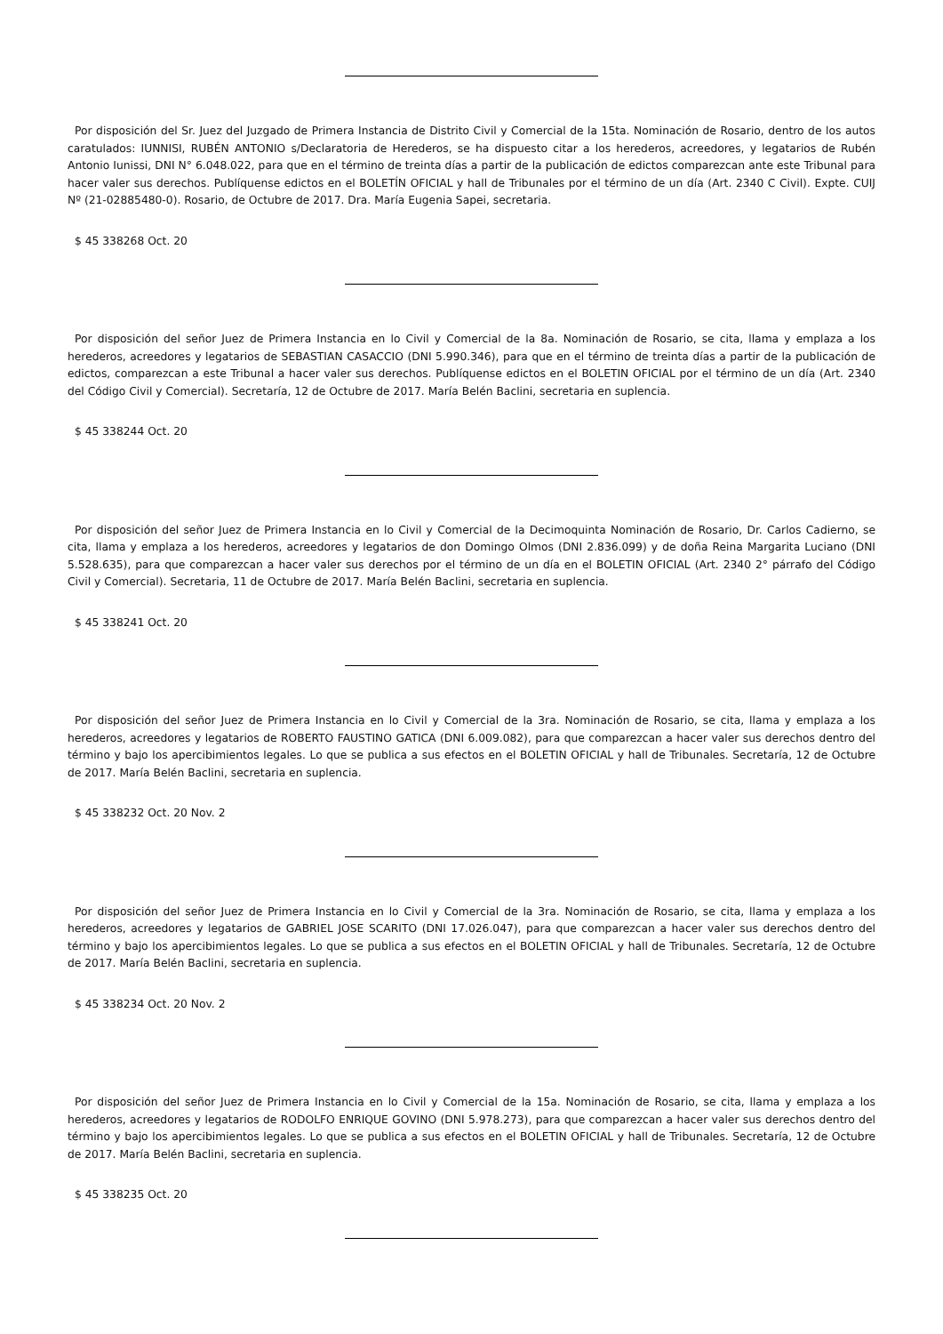Por disposición del Sr. Juez del Juzgado de Primera Instancia de Distrito Civil y Comercial de la 15ta. Nominación de Rosario, dentro de los autos caratulados: IUNNISI, RUBÉN ANTONIO s/Declaratoria de Herederos, se ha dispuesto citar a los herederos, acreedores, y legatarios de Rubén Antonio Iunissi, DNI N° 6.048.022, para que en el término de treinta días a partir de la publicación de edictos comparezcan ante este Tribunal para hacer valer sus derechos. Publíquense edictos en el BOLETÍN OFICIAL y hall de Tribunales por el término de un día (Art. 2340 C Civil). Expte. CUIJ Nº (21-02885480-0). Rosario, de Octubre de 2017. Dra. María Eugenia Sapei, secretaria.
$ 45 338268 Oct. 20
Por disposición del señor Juez de Primera Instancia en lo Civil y Comercial de la 8a. Nominación de Rosario, se cita, llama y emplaza a los herederos, acreedores y legatarios de SEBASTIAN CASACCIO (DNI 5.990.346), para que en el término de treinta días a partir de la publicación de edictos, comparezcan a este Tribunal a hacer valer sus derechos. Publíquense edictos en el BOLETIN OFICIAL por el término de un día (Art. 2340 del Código Civil y Comercial). Secretaría, 12 de Octubre de 2017. María Belén Baclini, secretaria en suplencia.
$ 45 338244 Oct. 20
Por disposición del señor Juez de Primera Instancia en lo Civil y Comercial de la Decimoquinta Nominación de Rosario, Dr. Carlos Cadierno, se cita, llama y emplaza a los herederos, acreedores y legatarios de don Domingo Olmos (DNI 2.836.099) y de doña Reina Margarita Luciano (DNI 5.528.635), para que comparezcan a hacer valer sus derechos por el término de un día en el BOLETIN OFICIAL (Art. 2340 2° párrafo del Código Civil y Comercial). Secretaria, 11 de Octubre de 2017. María Belén Baclini, secretaria en suplencia.
$ 45 338241 Oct. 20
Por disposición del señor Juez de Primera Instancia en lo Civil y Comercial de la 3ra. Nominación de Rosario, se cita, llama y emplaza a los herederos, acreedores y legatarios de ROBERTO FAUSTINO GATICA (DNI 6.009.082), para que comparezcan a hacer valer sus derechos dentro del término y bajo los apercibimientos legales. Lo que se publica a sus efectos en el BOLETIN OFICIAL y hall de Tribunales. Secretaría, 12 de Octubre de 2017. María Belén Baclini, secretaria en suplencia.
$ 45 338232 Oct. 20 Nov. 2
Por disposición del señor Juez de Primera Instancia en lo Civil y Comercial de la 3ra. Nominación de Rosario, se cita, llama y emplaza a los herederos, acreedores y legatarios de GABRIEL JOSE SCARITO (DNI 17.026.047), para que comparezcan a hacer valer sus derechos dentro del término y bajo los apercibimientos legales. Lo que se publica a sus efectos en el BOLETIN OFICIAL y hall de Tribunales. Secretaría, 12 de Octubre de 2017. María Belén Baclini, secretaria en suplencia.
$ 45 338234 Oct. 20 Nov. 2
Por disposición del señor Juez de Primera Instancia en lo Civil y Comercial de la 15a. Nominación de Rosario, se cita, llama y emplaza a los herederos, acreedores y legatarios de RODOLFO ENRIQUE GOVINO (DNI 5.978.273), para que comparezcan a hacer valer sus derechos dentro del término y bajo los apercibimientos legales. Lo que se publica a sus efectos en el BOLETIN OFICIAL y hall de Tribunales. Secretaría, 12 de Octubre de 2017. María Belén Baclini, secretaria en suplencia.
$ 45 338235 Oct. 20